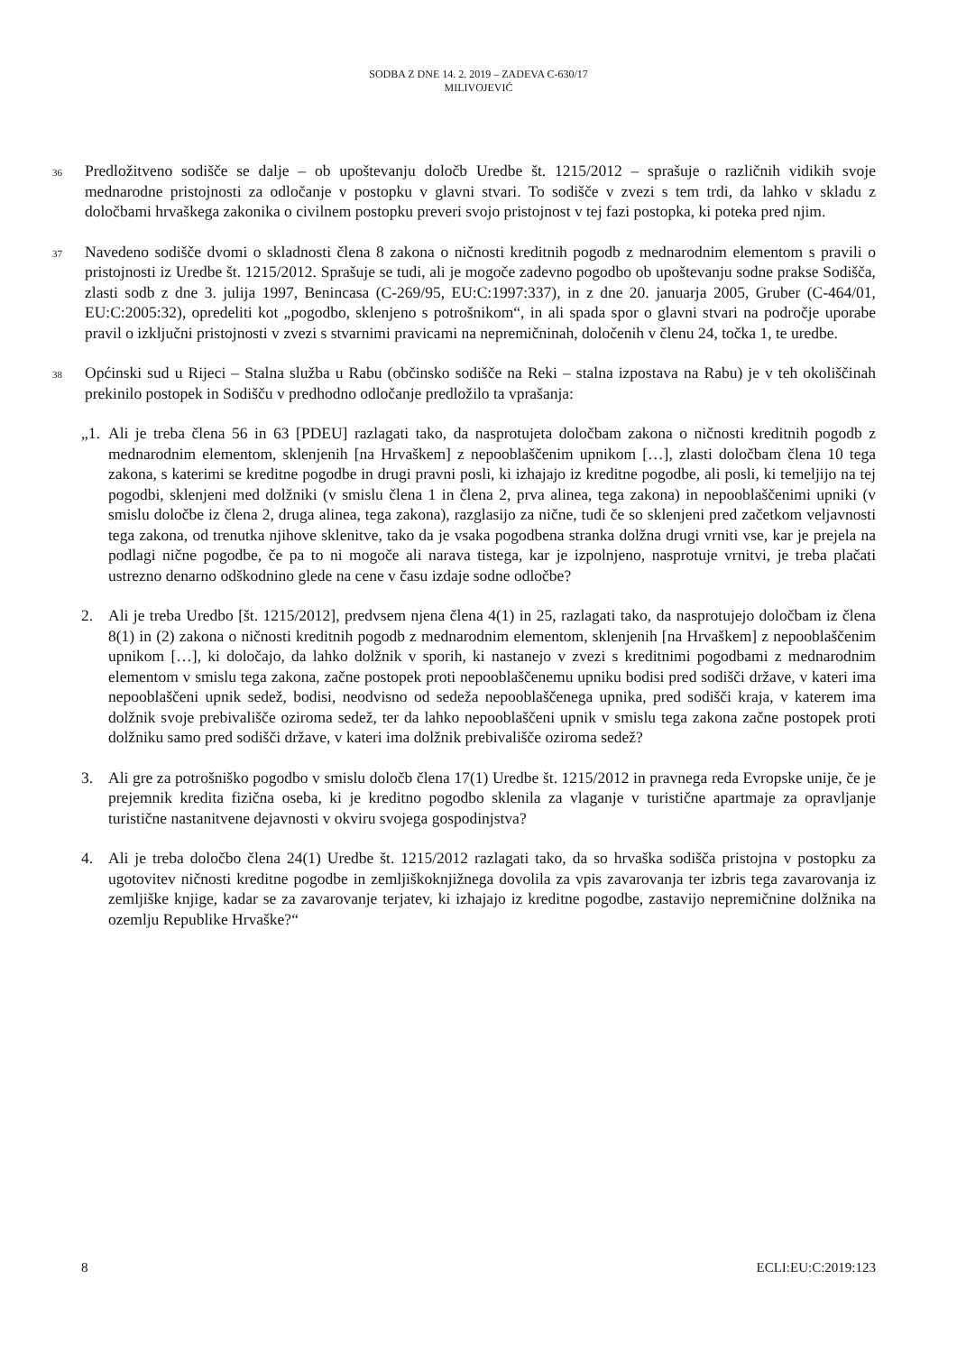SODBA Z DNE 14. 2. 2019 – ZADEVA C-630/17
MILIVOJEVIĆ
36
Predložitveno sodišče se dalje – ob upoštevanju določb Uredbe št. 1215/2012 – sprašuje o različnih vidikih svoje mednarodne pristojnosti za odločanje v postopku v glavni stvari. To sodišče v zvezi s tem trdi, da lahko v skladu z določbami hrvaškega zakonika o civilnem postopku preveri svojo pristojnost v tej fazi postopka, ki poteka pred njim.
37
Navedeno sodišče dvomi o skladnosti člena 8 zakona o ničnosti kreditnih pogodb z mednarodnim elementom s pravili o pristojnosti iz Uredbe št. 1215/2012. Sprašuje se tudi, ali je mogoče zadevno pogodbo ob upoštevanju sodne prakse Sodišča, zlasti sodb z dne 3. julija 1997, Benincasa (C-269/95, EU:C:1997:337), in z dne 20. januarja 2005, Gruber (C-464/01, EU:C:2005:32), opredeliti kot „pogodbo, sklenjeno s potrošnikom“, in ali spada spor o glavni stvari na področje uporabe pravil o izključni pristojnosti v zvezi s stvarnimi pravicami na nepremičninah, določenih v členu 24, točka 1, te uredbe.
38
Općinski sud u Rijeci – Stalna služba u Rabu (občinsko sodišče na Reki – stalna izpostava na Rabu) je v teh okoliščinah prekinilo postopek in Sodišču v predhodno odločanje predložilo ta vprašanja:
„1.
Ali je treba člena 56 in 63 [PDEU] razlagati tako, da nasprotujeta določbam zakona o ničnosti kreditnih pogodb z mednarodnim elementom, sklenjenih [na Hrvaškem] z nepooblaščenim upnikom […], zlasti določbam člena 10 tega zakona, s katerimi se kreditne pogodbe in drugi pravni posli, ki izhajajo iz kreditne pogodbe, ali posli, ki temeljijo na tej pogodbi, sklenjeni med dolžniki (v smislu člena 1 in člena 2, prva alinea, tega zakona) in nepooblaščenimi upniki (v smislu določbe iz člena 2, druga alinea, tega zakona), razglasijo za nične, tudi če so sklenjeni pred začetkom veljavnosti tega zakona, od trenutka njihove sklenitve, tako da je vsaka pogodbena stranka dolžna drugi vrniti vse, kar je prejela na podlagi nične pogodbe, če pa to ni mogoče ali narava tistega, kar je izpolnjeno, nasprotuje vrnitvi, je treba plačati ustrezno denarno odškodnino glede na cene v času izdaje sodne odločbe?
2. Ali je treba Uredbo [št. 1215/2012], predvsem njena člena 4(1) in 25, razlagati tako, da nasprotujejo določbam iz člena 8(1) in (2) zakona o ničnosti kreditnih pogodb z mednarodnim elementom, sklenjenih [na Hrvaškem] z nepooblaščenim upnikom […], ki določajo, da lahko dolžnik v sporih, ki nastanejo v zvezi s kreditnimi pogodbami z mednarodnim elementom v smislu tega zakona, začne postopek proti nepooblaščenemu upniku bodisi pred sodišči države, v kateri ima nepooblaščeni upnik sedež, bodisi, neodvisno od sedeža nepooblaščenega upnika, pred sodišči kraja, v katerem ima dolžnik svoje prebivališče oziroma sedež, ter da lahko nepooblaščeni upnik v smislu tega zakona začne postopek proti dolžniku samo pred sodišči države, v kateri ima dolžnik prebivališče oziroma sedež?
3. Ali gre za potrošniško pogodbo v smislu določb člena 17(1) Uredbe št. 1215/2012 in pravnega reda Evropske unije, če je prejemnik kredita fizična oseba, ki je kreditno pogodbo sklenila za vlaganje v turistične apartmaje za opravljanje turistične nastanitvene dejavnosti v okviru svojega gospodinjstva?
4. Ali je treba določbo člena 24(1) Uredbe št. 1215/2012 razlagati tako, da so hrvaška sodišča pristojna v postopku za ugotovitev ničnosti kreditne pogodbe in zemljiškoknjižnega dovolila za vpis zavarovanja ter izbris tega zavarovanja iz zemljiške knjige, kadar se za zavarovanje terjatev, ki izhajajo iz kreditne pogodbe, zastavijo nepremičnine dolžnika na ozemlju Republike Hrvaške?“
8 ECLI:EU:C:2019:123